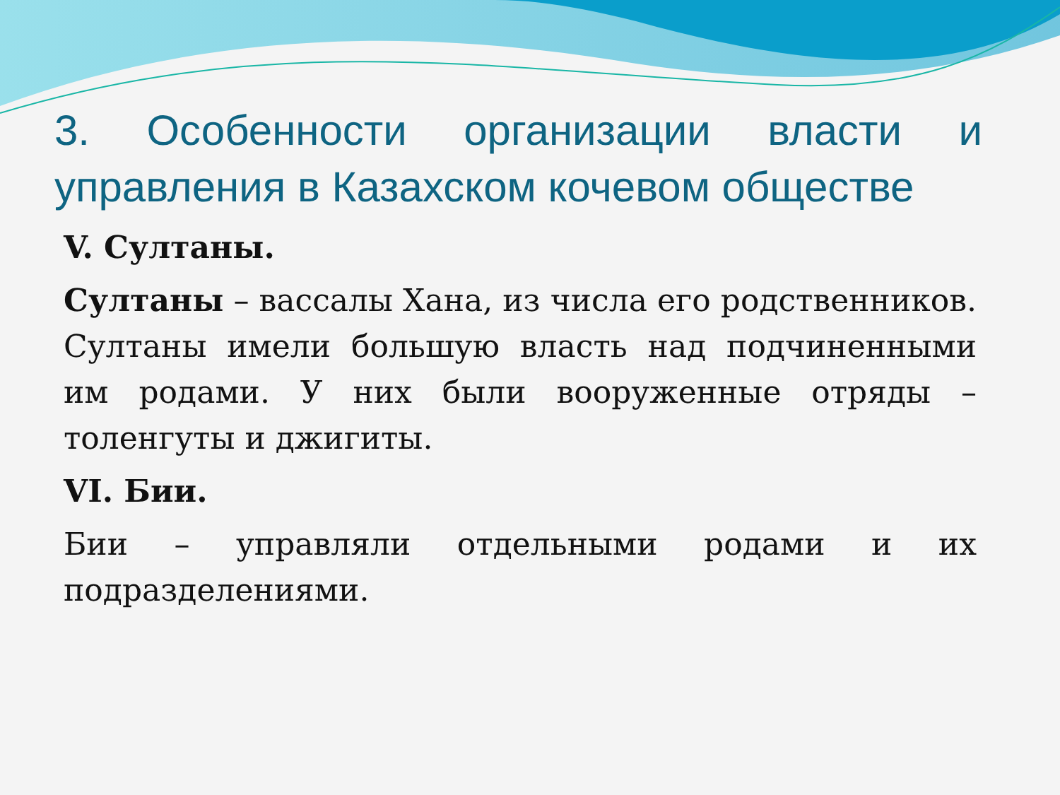3. Особенности организации власти и управления в Казахском кочевом обществе
V. Султаны.
Султаны – вассалы Хана, из числа его родственников. Султаны имели большую власть над подчиненными им родами. У них были вооруженные отряды – толенгуты и джигиты.
VI. Бии.
Бии – управляли отдельными родами и их подразделениями.